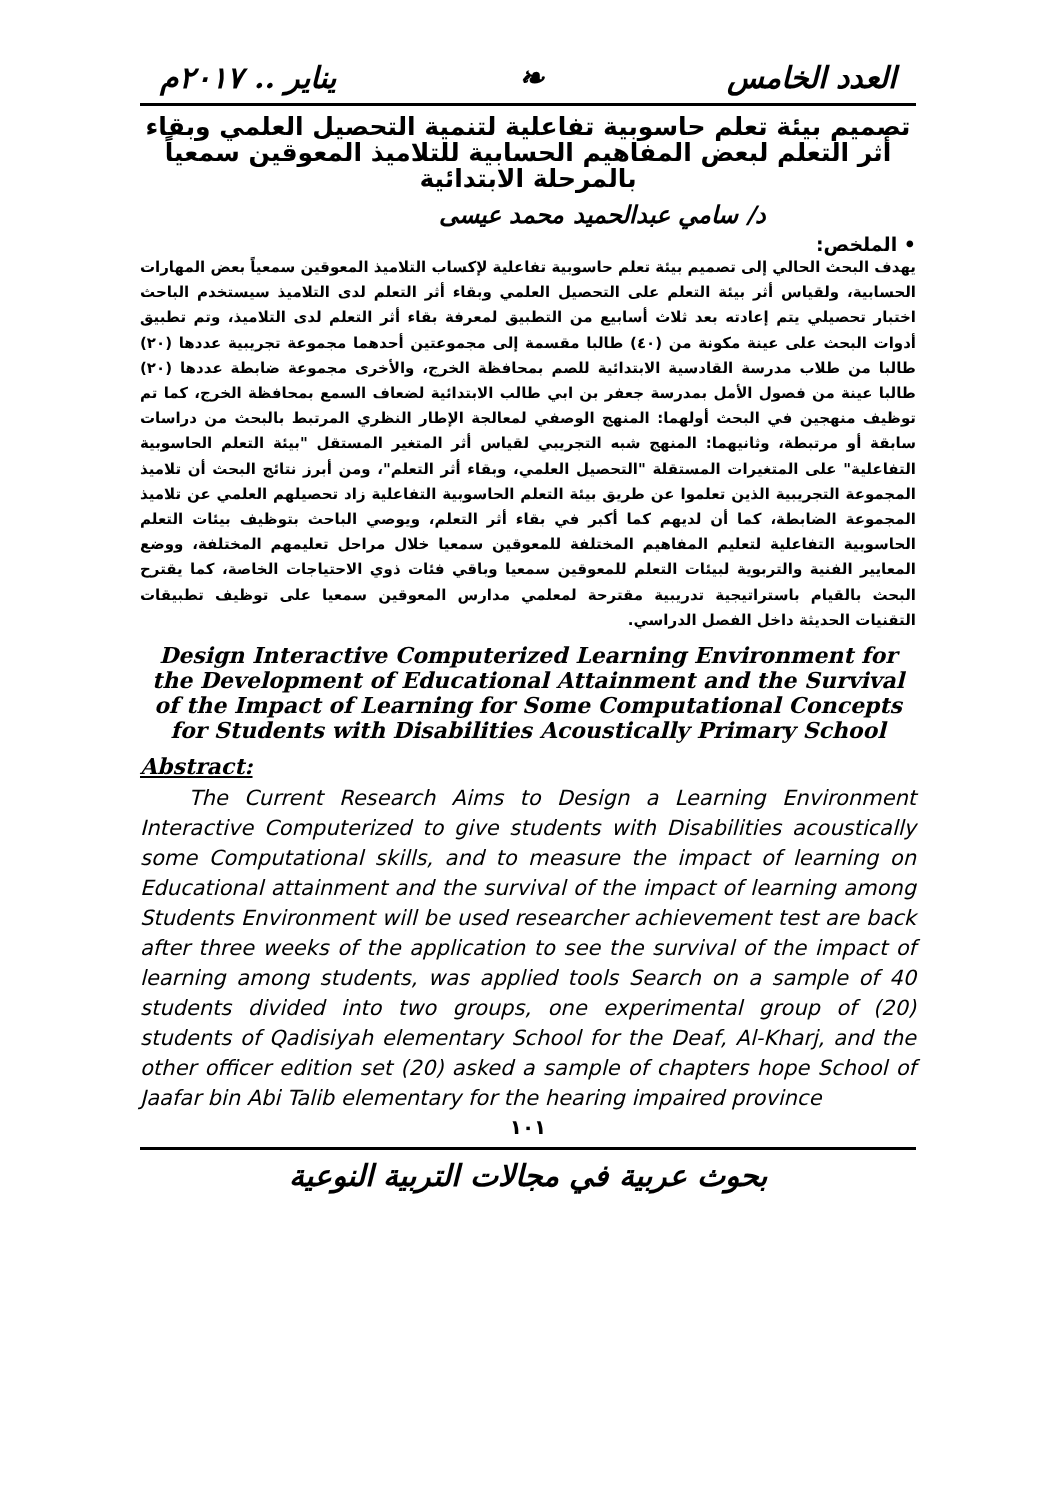يناير .. ٢٠١٧م ❧ العدد الخامس
تصميم بيئة تعلم حاسوبية تفاعلية لتنمية التحصيل العلمي وبقاء أثر التعلم لبعض المفاهيم الحسابية للتلاميذ المعوقين سمعياً بالمرحلة الابتدائية
د/ سامي عبدالحميد محمد عيسى
• الملخص:
يهدف البحث الحالي إلى تصميم بيئة تعلم حاسوبية تفاعلية لإكساب التلاميذ المعوقين سمعياً بعض المهارات الحسابية، ولقياس أثر بيئة التعلم على التحصيل العلمي وبقاء أثر التعلم لدى التلاميذ سيستخدم الباحث اختبار تحصيلي يتم إعادته بعد ثلاث أسابيع من التطبيق لمعرفة بقاء أثر التعلم لدى التلاميذ، وتم تطبيق أدوات البحث على عينة مكونة من (٤٠) طالبا مقسمة إلى مجموعتين أحدهما مجموعة تجريبية عددها (٢٠) طالبا من طلاب مدرسة القادسية الابتدائية للصم بمحافظة الخرج، والأخرى مجموعة ضابطة عددها (٢٠) طالبا عينة من فصول الأمل بمدرسة جعفر بن ابي طالب الابتدائية لضعاف السمع بمحافظة الخرج، كما تم توظيف منهجين في البحث أولهما: المنهج الوصفي لمعالجة الإطار النظري المرتبط بالبحث من دراسات سابقة أو مرتبطة، وثانيهما: المنهج شبه التجريبي لقياس أثر المتغير المستقل "بيئة التعلم الحاسوبية التفاعلية" على المتغيرات المستقلة "التحصيل العلمي، وبقاء أثر التعلم"، ومن أبرز نتائج البحث أن تلاميذ المجموعة التجريبية الذين تعلموا عن طريق بيئة التعلم الحاسوبية التفاعلية زاد تحصيلهم العلمي عن تلاميذ المجموعة الضابطة، كما أن لديهم كما أكبر في بقاء أثر التعلم، ويوصي الباحث بتوظيف بيئات التعلم الحاسوبية التفاعلية لتعليم المفاهيم المختلفة للمعوقين سمعيا خلال مراحل تعليمهم المختلفة، ووضع المعايير الفنية والتربوية لبيئات التعلم للمعوقين سمعيا وباقي فئات ذوي الاحتياجات الخاصة، كما يقترح البحث بالقيام باستراتيجية تدريبية مقترحة لمعلمي مدارس المعوقين سمعيا على توظيف تطبيقات التقنيات الحديثة داخل الفصل الدراسي.
Design Interactive Computerized Learning Environment for the Development of Educational Attainment and the Survival of the Impact of Learning for Some Computational Concepts for Students with Disabilities Acoustically Primary School
Abstract:
The Current Research Aims to Design a Learning Environment Interactive Computerized to give students with Disabilities acoustically some Computational skills, and to measure the impact of learning on Educational attainment and the survival of the impact of learning among Students Environment will be used researcher achievement test are back after three weeks of the application to see the survival of the impact of learning among students, was applied tools Search on a sample of 40 students divided into two groups, one experimental group of (20) students of Qadisiyah elementary School for the Deaf, Al-Kharj, and the other officer edition set (20) asked a sample of chapters hope School of Jaafar bin Abi Talib elementary for the hearing impaired province
١٠١
بحوث عربية في مجالات التربية النوعية